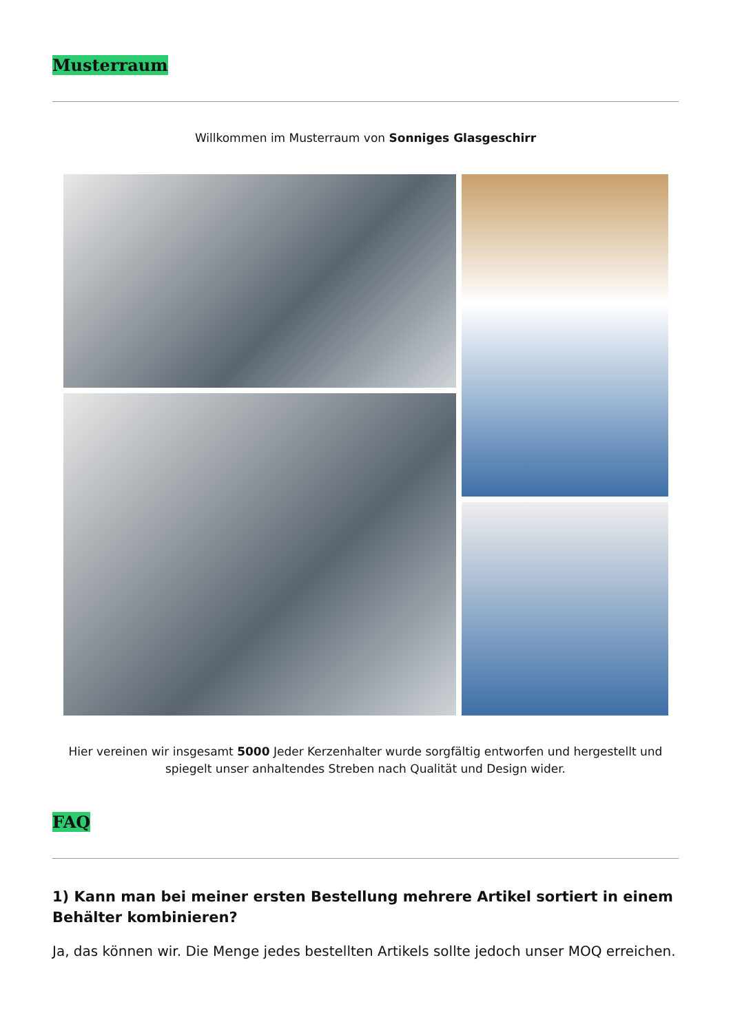Musterraum
Willkommen im Musterraum von Sonniges Glasgeschirr
Hier vereinen wir insgesamt 5000 Jeder Kerzenhalter wurde sorgfältig entworfen und hergestellt und spiegelt unser anhaltendes Streben nach Qualität und Design wider.
FAQ
1) Kann man bei meiner ersten Bestellung mehrere Artikel sortiert in einem Behälter kombinieren?
Ja, das können wir. Die Menge jedes bestellten Artikels sollte jedoch unser MOQ erreichen.